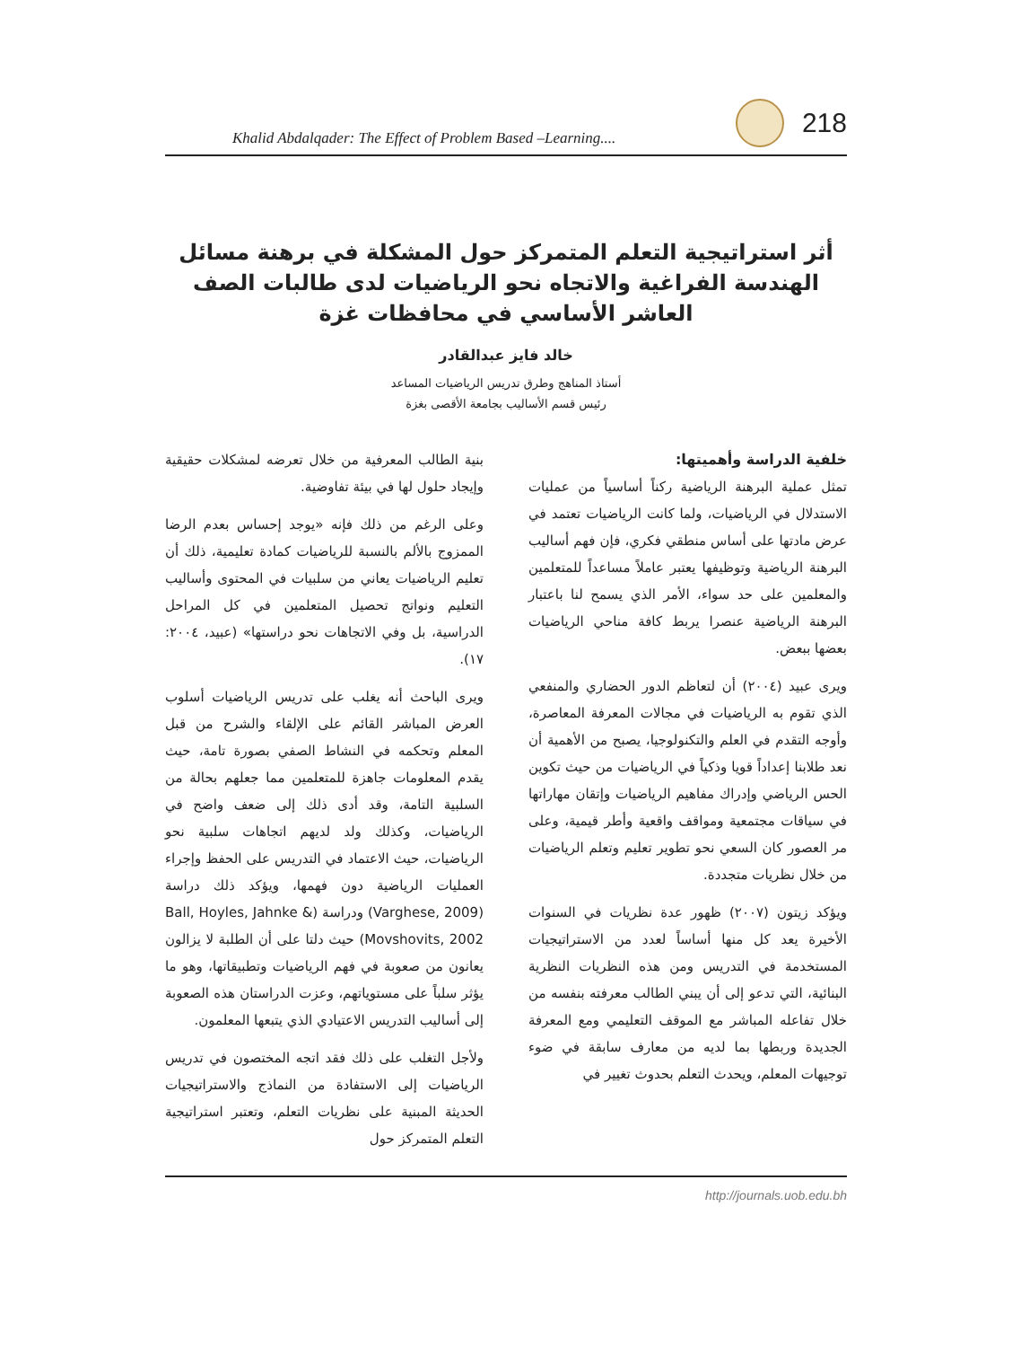Khalid Abdalqader: The Effect of Problem Based –Learning.... 218
أثر استراتيجية التعلم المتمركز حول المشكلة في برهنة مسائل الهندسة الفراغية والاتجاه نحو الرياضيات لدى طالبات الصف العاشر الأساسي في محافظات غزة
خالد فايز عبدالقادر
أستاذ المناهج وطرق تدريس الرياضيات المساعد
رئيس قسم الأساليب بجامعة الأقصى بغزة
خلفية الدراسة وأهميتها:
تمثل عملية البرهنة الرياضية ركناً أساسياً من عمليات الاستدلال في الرياضيات، ولما كانت الرياضيات تعتمد في عرض مادتها على أساس منطقي فكري، فإن فهم أساليب البرهنة الرياضية وتوظيفها يعتبر عاملاً مساعداً للمتعلمين والمعلمين على حد سواء، الأمر الذي يسمح لنا باعتبار البرهنة الرياضية عنصرا يربط كافة مناحي الرياضيات بعضها ببعض.
ويرى عبيد (٢٠٠٤) أن لتعاظم الدور الحضاري والمنفعي الذي تقوم به الرياضيات في مجالات المعرفة المعاصرة، وأوجه التقدم في العلم والتكنولوجيا، يصبح من الأهمية أن نعد طلابنا إعداداً قويا وذكياً في الرياضيات من حيث تكوين الحس الرياضي وإدراك مفاهيم الرياضيات وإتقان مهاراتها في سياقات مجتمعية ومواقف واقعية وأطر قيمية، وعلى مر العصور كان السعي نحو تطوير تعليم وتعلم الرياضيات من خلال نظريات متجددة.
ويؤكد زيتون (٢٠٠٧) ظهور عدة نظريات في السنوات الأخيرة يعد كل منها أساساً لعدد من الاستراتيجيات المستخدمة في التدريس ومن هذه النظريات النظرية البنائية، التي تدعو إلى أن يبني الطالب معرفته بنفسه من خلال تفاعله المباشر مع الموقف التعليمي ومع المعرفة الجديدة وربطها بما لديه من معارف سابقة في ضوء توجيهات المعلم، ويحدث التعلم بحدوث تغيير في
بنية الطالب المعرفية من خلال تعرضه لمشكلات حقيقية وإيجاد حلول لها في بيئة تفاوضية.
وعلى الرغم من ذلك فإنه «يوجد إحساس بعدم الرضا الممزوج بالألم بالنسبة للرياضيات كمادة تعليمية، ذلك أن تعليم الرياضيات يعاني من سلبيات في المحتوى وأساليب التعليم ونواتج تحصيل المتعلمين في كل المراحل الدراسية، بل وفي الاتجاهات نحو دراستها» (عبيد، ٢٠٠٤: ١٧).
ويرى الباحث أنه يغلب على تدريس الرياضيات أسلوب العرض المباشر القائم على الإلقاء والشرح من قبل المعلم وتحكمه في النشاط الصفي بصورة تامة، حيث يقدم المعلومات جاهزة للمتعلمين مما جعلهم بحالة من السلبية التامة، وقد أدى ذلك إلى ضعف واضح في الرياضيات، وكذلك ولد لديهم اتجاهات سلبية نحو الرياضيات، حيث الاعتماد في التدريس على الحفظ وإجراء العمليات الرياضية دون فهمها، ويؤكد ذلك دراسة (Varghese, 2009) ودراسة (Ball, Hoyles, Jahnke & Movshovits, 2002) حيث دلتا على أن الطلبة لا يزالون يعانون من صعوبة في فهم الرياضيات وتطبيقاتها، وهو ما يؤثر سلباً على مستوياتهم، وعزت الدراستان هذه الصعوبة إلى أساليب التدريس الاعتيادي الذي يتبعها المعلمون.
ولأجل التغلب على ذلك فقد اتجه المختصون في تدريس الرياضيات إلى الاستفادة من النماذج والاستراتيجيات الحديثة المبنية على نظريات التعلم، وتعتبر استراتيجية التعلم المتمركز حول
http://journals.uob.edu.bh